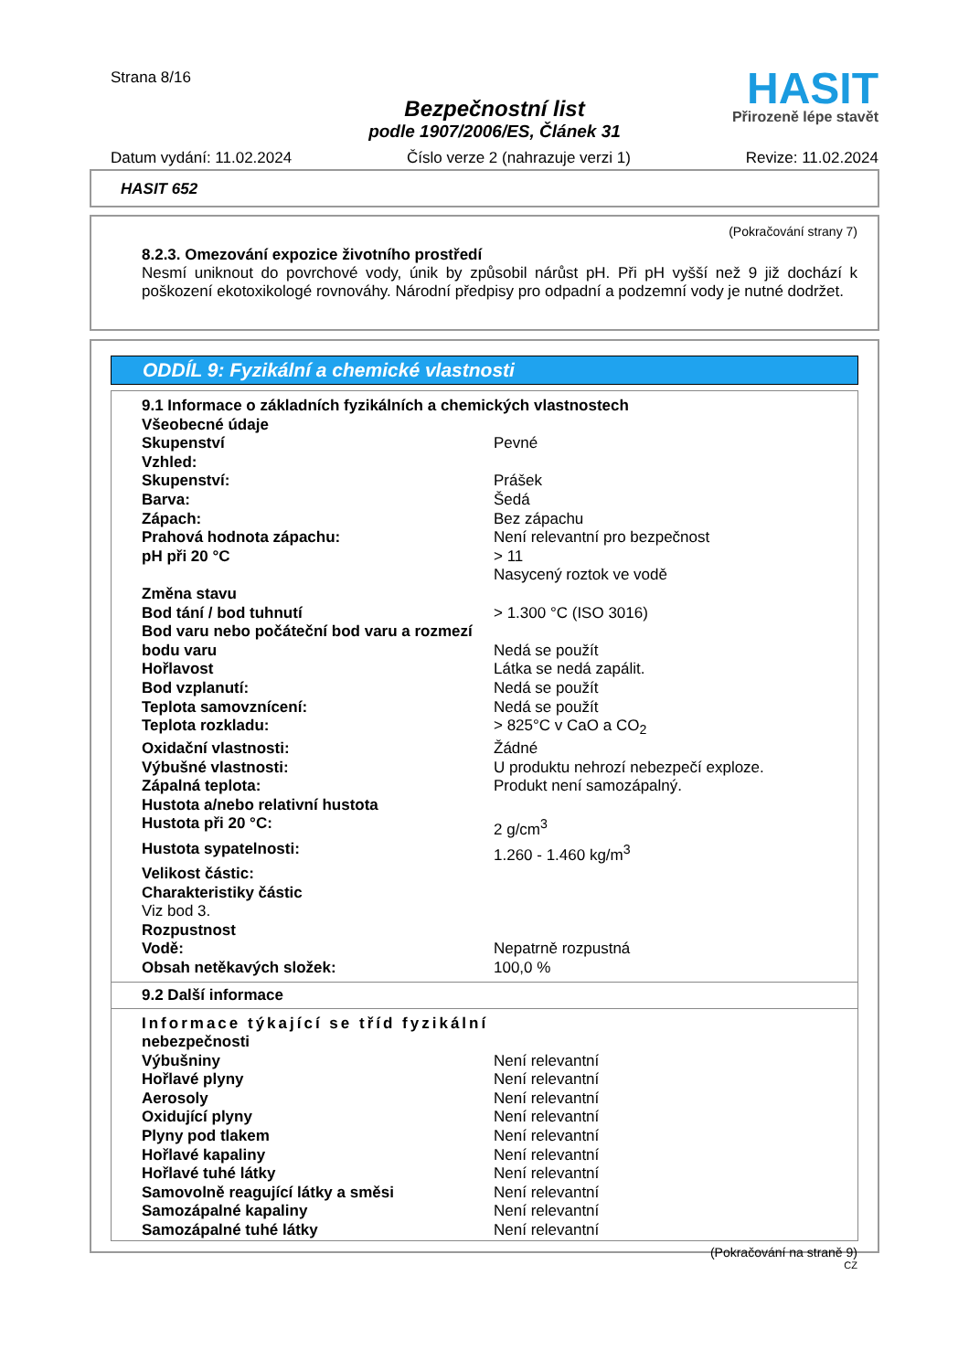Strana 8/16
HASIT
Přirozeně lépe stavět
Bezpečnostní list
podle 1907/2006/ES, Článek 31
Datum vydání: 11.02.2024 Číslo verze 2 (nahrazuje verzi 1) Revize: 11.02.2024
HASIT 652
(Pokračování strany 7)
8.2.3. Omezování expozice životního prostředí
Nesmí uniknout do povrchové vody, únik by způsobil nárůst pH. Při pH vyšší než 9 již dochází k poškození ekotoxikologé rovnováhy. Národní předpisy pro odpadní a podzemní vody je nutné dodržet.
ODDÍL 9: Fyzikální a chemické vlastnosti
| 9.1 Informace o základních fyzikálních a chemických vlastnostech | |
| Všeobecné údaje | |
| Skupenství | Pevné |
| Vzhled: | |
| Skupenství: | Prášek |
| Barva: | Šedá |
| Zápach: | Bez zápachu |
| Prahová hodnota zápachu: | Není relevantní pro bezpečnost |
| pH při 20 °C | > 11 Nasycený roztok ve vodě |
| Změna stavu | |
| Bod tání / bod tuhnutí | > 1.300 °C (ISO 3016) |
| Bod varu nebo počáteční bod varu a rozmezí | |
| bodu varu | Nedá se použít |
| Hořlavost | Látka se nedá zapálit. |
| Bod vzplanutí: | Nedá se použít |
| Teplota samovznícení: | Nedá se použít |
| Teplota rozkladu: | > 825°C v CaO a CO<sub>2</sub> |
| Oxidační vlastnosti: | Žádné |
| Výbušné vlastnosti: | U produktu nehrozí nebezpečí exploze. |
| Zápalná teplota: | Produkt není samozápalný. |
| Hustota a/nebo relativní hustota | |
| Hustota při 20 °C: | 2 g/cm<sup>3</sup> |
| Hustota sypatelnosti: | 1.260 - 1.460 kg/m<sup>3</sup> |
| Velikost částic: | |
| Charakteristiky částic | |
| Viz bod 3. | |
| Rozpustnost | |
| Vodě: | Nepatrně rozpustná |
| Obsah netěkavých složek: | 100,0 % |
9.2 Další informace
| Informace týkající se tříd fyzikální | |
| nebezpečnosti | |
| Výbušniny | Není relevantní |
| Hořlavé plyny | Není relevantní |
| Aerosoly | Není relevantní |
| Oxidující plyny | Není relevantní |
| Plyny pod tlakem | Není relevantní |
| Hořlavé kapaliny | Není relevantní |
| Hořlavé tuhé látky | Není relevantní |
| Samovolně reagující látky a směsi | Není relevantní |
| Samozápalné kapaliny | Není relevantní |
| Samozápalné tuhé látky | Není relevantní |
(Pokračování na straně 9)
CZ